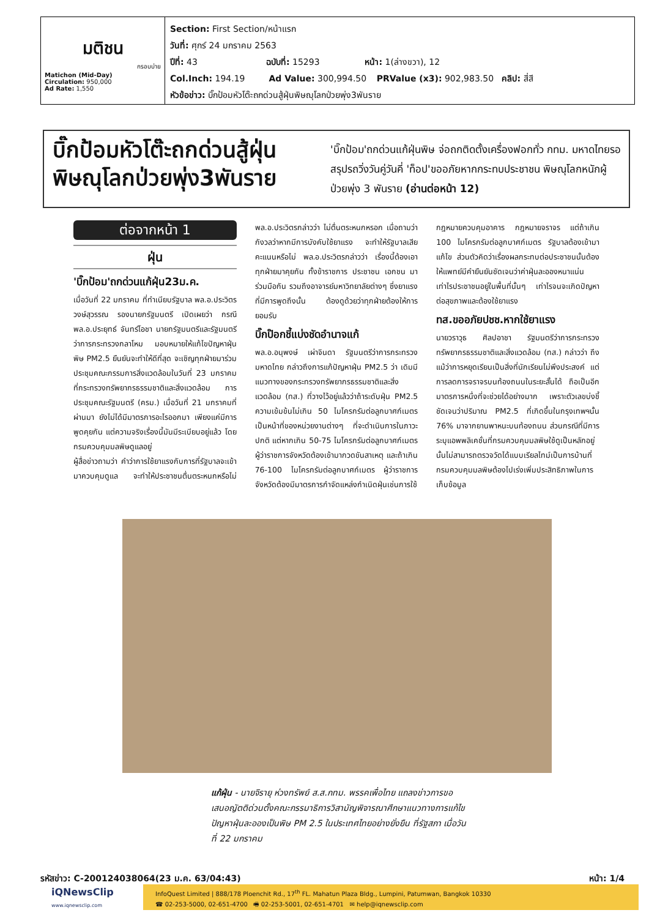มติชน
กรอบบ่าย
Matichon (Mid-Day)
Circulation: 950,000
Ad Rate: 1,550
Section: First Section/หน้าแรก
วันที่: ศุกร์ 24 มกราคม 2563
ปีที่: 43 ฉบับที่: 15293 หน้า: 1(ล่างขวา), 12
Col.Inch: 194.19 Ad Value: 300,994.50 PRValue (x3): 902,983.50 คลิป: สี่สี
หัวข้อข่าว: บิ๊กป้อมหัวโต๊ะถกด่วนสู้ฝุ่นพิษฌุโลกป่วยพุ่ง3พันราย
บิ๊กป้อมหัวโต๊ะถกด่วนสู้ฝุ่น พิษณุโลกป่วยพุ่ง3พันราย
'บิ๊กป้อม'ถกด่วนแก้ฝุ่นพิษ จ่อถกติดตั้งเครื่องฟอกทั่ว กทม. มหาดไทยรอสรุปรถวิ่งวันคู่วันคี่ 'ท็อป'ขออภัยหากกระทบประชาชน พิษณุโลกหนักผู้ป่วยพุ่ง 3 พันราย (อ่านต่อหน้า 12)
ต่อจากหน้า 1
ฝุ่น
'บิ๊กป้อม'ถกด่วนแก้ฝุ่น23ม.ค.
เมื่อวันที่ 22 มกราคม ที่ทำเนียบรัฐบาล พล.อ.ประวิตร วงษ์สุวรรณ รองนายกรัฐมนตรี เปิดเผยว่า กรณี พล.อ.ประยุทธ์ จันทร์โอชา นายกรัฐมนตรีและรัฐมนตรีว่าการกระทรวงกลาโหม มอบหมายให้แก้ไขปัญหาฝุ่นพิษ PM2.5 ยืนยันจะทำให้ดีที่สุด จะเชิญทุกฝ่ายมาร่วมประชุมคณะกรรมการสิ่งแวดล้อมในวันที่ 23 มกราคม ที่กระทรวงทรัพยากรธรรมชาติและสิ่งแวดล้อม การประชุมคณะรัฐมนตรี (ครม.) เมื่อวันที่ 21 มกราคมที่ผ่านมา ยังไม่ได้มีมาตรการอะไรออกมา เพียงแค่มีการพูดคุยกัน แต่ความจริงเรื่องนี้มันมีระเบียบอยู่แล้ว โดยกรมควบคุมมลพิษดูแลอยู่
ผู้สื่อข่าวถามว่า คำว่าการใช้ยาแรงกับการที่รัฐบาลจะเข้ามาควบคุมดูแล จะทำให้ประชาชนตื่นตระหนกหรือไม่ พล.อ.ประวิตรกล่าวว่า ไม่ตื่นตระหนกหรอก เมื่อถามว่ากังวลว่าหากมีการบังคับใช้ยาแรง จะทำให้รัฐบาลเสียคะแนนหรือไม่ พล.อ.ประวิตรกล่าวว่า เรื่องนี้ต้องเอาทุกฝ่ายมาคุยกัน ทั้งข้าราชการ ประชาชน เอกชน มาร่วมมือกัน รวมถึงอาจารย์มหาวิทยาลัยต่างๆ ซึ่งยาแรงที่มีการพูดถึงนั้น ต้องดูด้วยว่าทุกฝ่ายต้องให้การยอมรับ
บิ๊กป๊อกชี้แบ่งชัดอำนาจแก้
พล.อ.อนุพงษ์ เผ่าจินดา รัฐมนตรีว่าการกระทรวงมหาดไทย กล่าวถึงการแก้ปัญหาฝุ่น PM2.5 ว่า เดิมมีแนวทางของกระทรวงทรัพยากรธรรมชาติและสิ่งแวดล้อม (ทส.) ที่วางไว้อยู่แล้วว่าถ้าระดับฝุ่น PM2.5 ความเข้มข้นไม่เกิน 50 ไมโครกรัมต่อลูกบาศก์เมตร เป็นหน้าที่ของหน่วยงานต่างๆ ที่จะดำเนินการในภาวะปกติ แต่หากเกิน 50-75 ไมโครกรัมต่อลูกบาศก์เมตร ผู้ว่าราชการจังหวัดต้องเข้ามากวดขันสาเหตุ และถ้าเกิน 76-100 ไมโครกรัมต่อลูกบาศก์เมตร ผู้ว่าราชการจังหวัดต้องมีมาตรการกำจัดแหล่งกำเนิดฝุ่นเช่นการใช้กฎหมายควบคุมอาคาร กฎหมายจราจร แต่ถ้าเกิน 100 ไมโครกรัมต่อลูกบาศก์เมตร รัฐบาลต้องเข้ามาแก้ไข ส่วนตัวคิดว่าเรื่องผลกระทบต่อประชาชนนั้นต้องให้แพทย์มีคำยืนยันชัดเจนว่าค่าฝุ่นละอองหนาแน่นเท่าไรประชาชนอยู่ในพื้นที่นั้นๆ เท่าไรจนจะเกิดปัญหาต่อสุขภาพและต้องใช้ยาแรง
ทส.ขออภัยปชช.หากใช้ยาแรง
นายวราวุธ ศิลปอาชา รัฐมนตรีว่าการกระทรวงทรัพยากรธรรมชาติและสิ่งแวดล้อม (ทส.) กล่าวว่า ถึงแม้ว่าการหยุดเรียนเป็นสิ่งที่นักเรียนไม่พึงประสงค์ แต่การลดการจราจรบนท้องถนนในระยะสั้นได้ ถือเป็นอีกมาตรการหนึ่งที่จะช่วยได้อย่างมาก เพราะตัวเลขบ่งชี้ชัดเจนว่าปริมาณ PM2.5 ที่เกิดขึ้นในกรุงเทพฯนั้น 76% มาจากยานพาหนะบนท้องถนน ส่วนกรณีที่มีการระบุแอพพลิเคชั่นที่กรมควบคุมมลพิษใช้ดูเป็นหลักอยู่นั้นไม่สามารถตรวจวัดได้แบบเรียลไทม์เป็นการบ้านที่กรมควบคุมมลพิษต้องไปเร่งเพิ่มประสิทธิภาพในการเก็บข้อมูล
แก้ฝุ่น - นายจิรายุ ห่วงทรัพย์ ส.ส.กทม. พรรคเพื่อไทย แถลงข่าวการขอเสนอญัตติด่วนตั้งคณะกรรมาธิการวิสามัญพิจารณาศึกษาแนวทางการแก้ไขปัญหาฝุ่นละอองเป็นพิษ PM 2.5 ในประเทศไทยอย่างยั่งยืน ที่รัฐสภา เมื่อวันที่ 22 มกราคม
รหัสข่าว: C-200124038064(23 ม.ค. 63/04:43) หน้า: 1/4
iQNewsClip
www.iqnewsclip.com
InfoQuest Limited | 888/178 Ploenchit Rd., 17<sup>th</sup> FL. Mahatun Plaza Bldg., Lumpini, Patumwan, Bangkok 10330
☎ 02-253-5000, 02-651-4700 🖷 02-253-5001, 02-651-4701 ✉ help@iqnewsclip.com